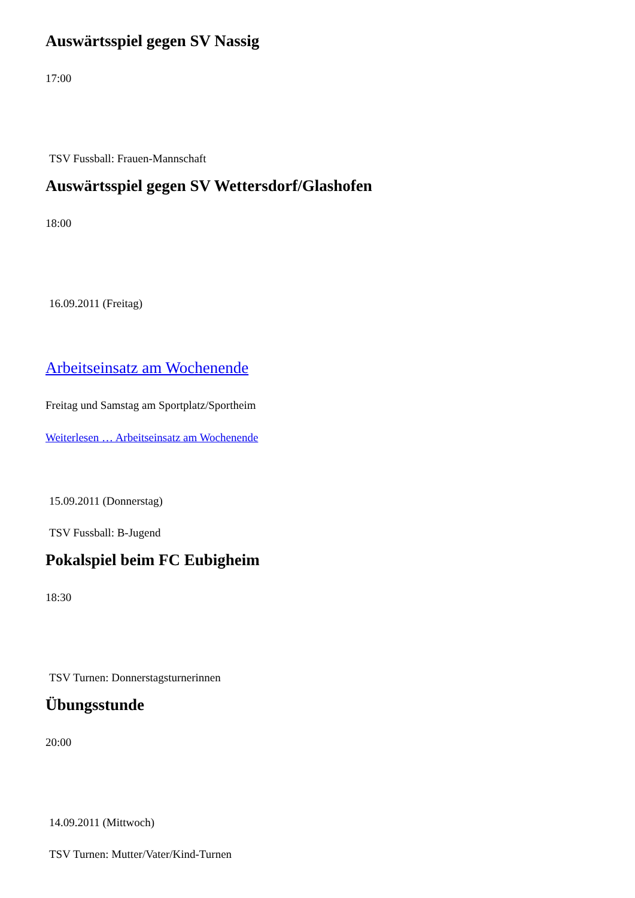Auswärtsspiel gegen SV Nassig
17:00
TSV Fussball: Frauen-Mannschaft
Auswärtsspiel gegen SV Wettersdorf/Glashofen
18:00
16.09.2011 (Freitag)
Arbeitseinsatz am Wochenende
Freitag und Samstag am Sportplatz/Sportheim
Weiterlesen … Arbeitseinsatz am Wochenende
15.09.2011 (Donnerstag)
TSV Fussball: B-Jugend
Pokalspiel beim FC Eubigheim
18:30
TSV Turnen: Donnerstagsturnerinnen
Übungsstunde
20:00
14.09.2011 (Mittwoch)
TSV Turnen: Mutter/Vater/Kind-Turnen